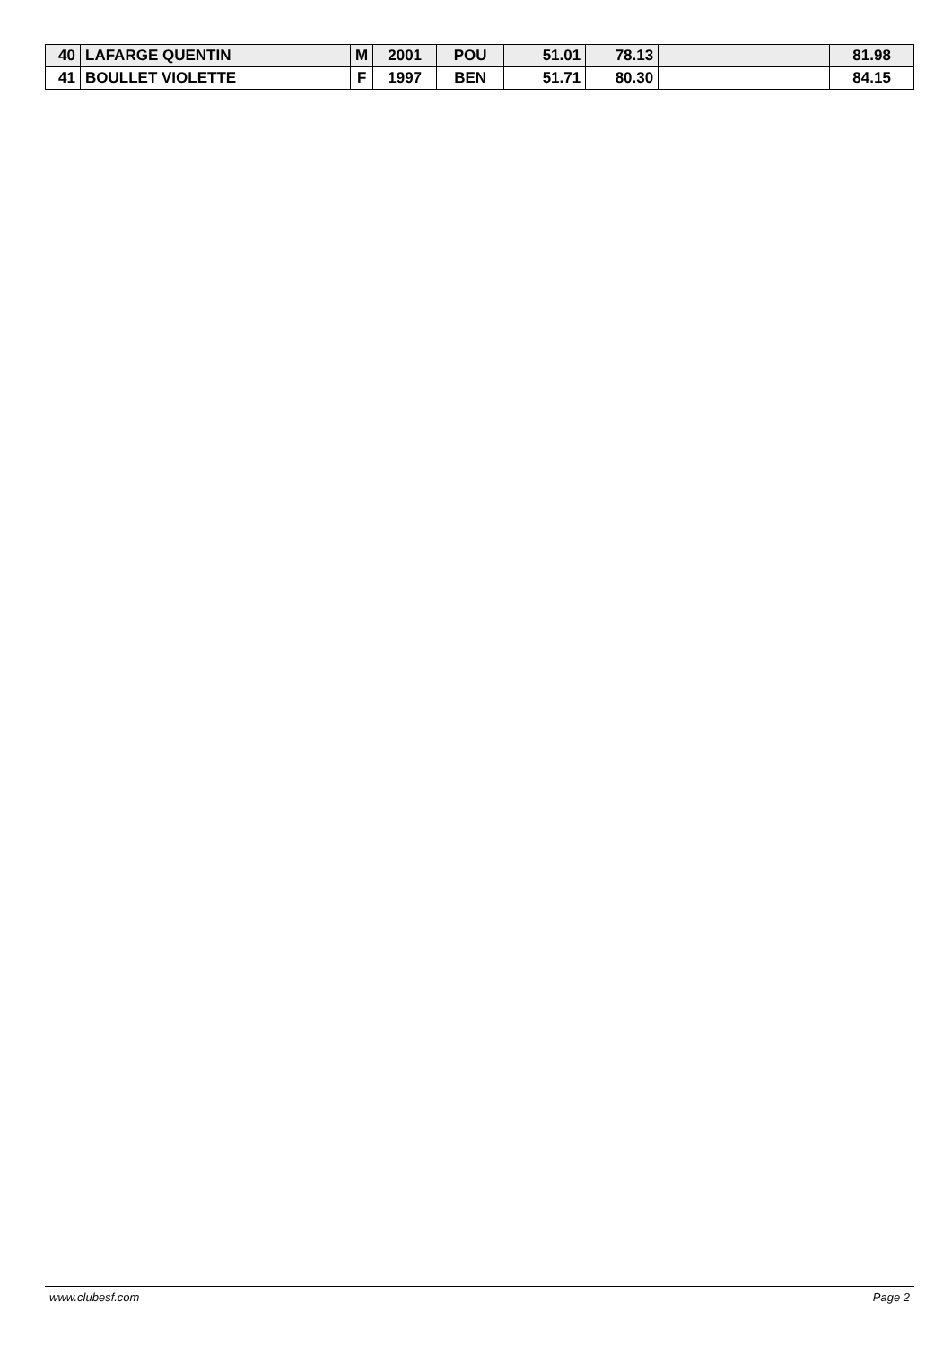| 40 | LAFARGE QUENTIN | M | 2001 | POU | 51.01 | 78.13 | | 81.98 |
| 41 | BOULLET VIOLETTE | F | 1997 | BEN | 51.71 | 80.30 | | 84.15 |
www.clubesf.com Page 2